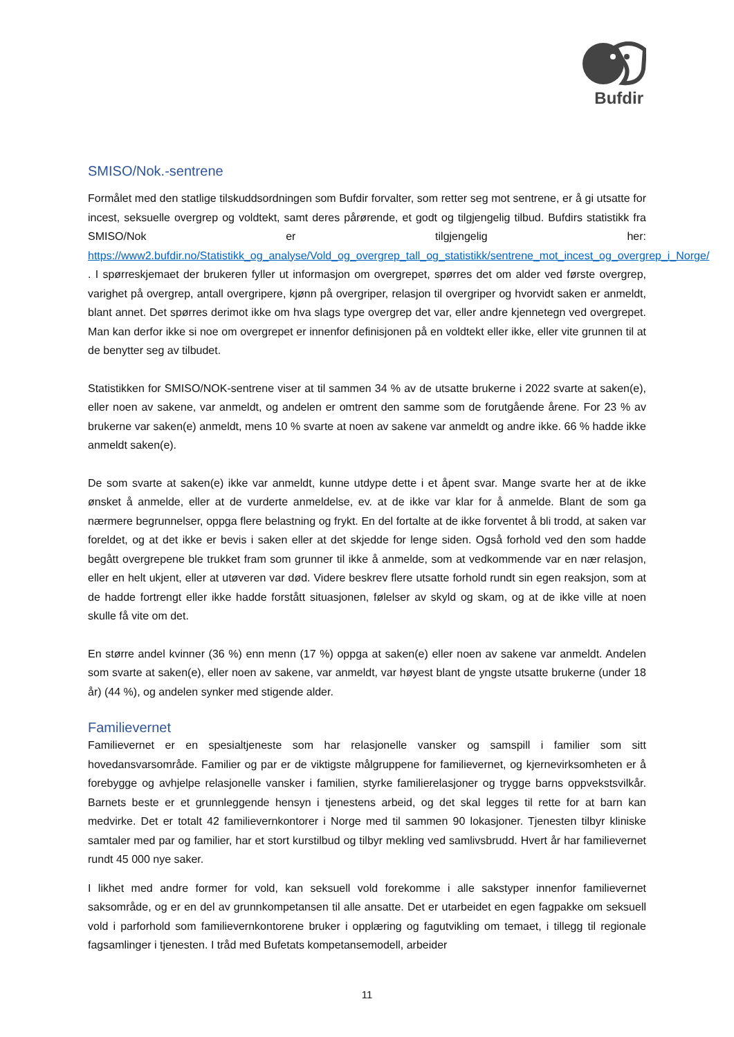Bufdir
SMISO/Nok.-sentrene
Formålet med den statlige tilskuddsordningen som Bufdir forvalter, som retter seg mot sentrene, er å gi utsatte for incest, seksuelle overgrep og voldtekt, samt deres pårørende, et godt og tilgjengelig tilbud. Bufdirs statistikk fra SMISO/Nok er tilgjengelig her: https://www2.bufdir.no/Statistikk_og_analyse/Vold_og_overgrep_tall_og_statistikk/sentrene_mot_incest_og_overgrep_i_Norge/ . I spørreskjemaet der brukeren fyller ut informasjon om overgrepet, spørres det om alder ved første overgrep, varighet på overgrep, antall overgripere, kjønn på overgriper, relasjon til overgriper og hvorvidt saken er anmeldt, blant annet. Det spørres derimot ikke om hva slags type overgrep det var, eller andre kjennetegn ved overgrepet. Man kan derfor ikke si noe om overgrepet er innenfor definisjonen på en voldtekt eller ikke, eller vite grunnen til at de benytter seg av tilbudet.
Statistikken for SMISO/NOK-sentrene viser at til sammen 34 % av de utsatte brukerne i 2022 svarte at saken(e), eller noen av sakene, var anmeldt, og andelen er omtrent den samme som de forutgående årene. For 23 % av brukerne var saken(e) anmeldt, mens 10 % svarte at noen av sakene var anmeldt og andre ikke. 66 % hadde ikke anmeldt saken(e).
De som svarte at saken(e) ikke var anmeldt, kunne utdype dette i et åpent svar. Mange svarte her at de ikke ønsket å anmelde, eller at de vurderte anmeldelse, ev. at de ikke var klar for å anmelde. Blant de som ga nærmere begrunnelser, oppga flere belastning og frykt. En del fortalte at de ikke forventet å bli trodd, at saken var foreldet, og at det ikke er bevis i saken eller at det skjedde for lenge siden. Også forhold ved den som hadde begått overgrepene ble trukket fram som grunner til ikke å anmelde, som at vedkommende var en nær relasjon, eller en helt ukjent, eller at utøveren var død. Videre beskrev flere utsatte forhold rundt sin egen reaksjon, som at de hadde fortrengt eller ikke hadde forstått situasjonen, følelser av skyld og skam, og at de ikke ville at noen skulle få vite om det.
En større andel kvinner (36 %) enn menn (17 %) oppga at saken(e) eller noen av sakene var anmeldt. Andelen som svarte at saken(e), eller noen av sakene, var anmeldt, var høyest blant de yngste utsatte brukerne (under 18 år) (44 %), og andelen synker med stigende alder.
Familievernet
Familievernet er en spesialtjeneste som har relasjonelle vansker og samspill i familier som sitt hovedansvarsområde. Familier og par er de viktigste målgruppene for familievernet, og kjernevirksomheten er å forebygge og avhjelpe relasjonelle vansker i familien, styrke familierelasjoner og trygge barns oppvekstsvilkår. Barnets beste er et grunnleggende hensyn i tjenestens arbeid, og det skal legges til rette for at barn kan medvirke. Det er totalt 42 familievernkontorer i Norge med til sammen 90 lokasjoner. Tjenesten tilbyr kliniske samtaler med par og familier, har et stort kurstilbud og tilbyr mekling ved samlivsbrudd. Hvert år har familievernet rundt 45 000 nye saker.
I likhet med andre former for vold, kan seksuell vold forekomme i alle sakstyper innenfor familievernet saksområde, og er en del av grunnkompetansen til alle ansatte. Det er utarbeidet en egen fagpakke om seksuell vold i parforhold som familievernkontorene bruker i opplæring og fagutvikling om temaet, i tillegg til regionale fagsamlinger i tjenesten. I tråd med Bufetats kompetansemodell, arbeider
11